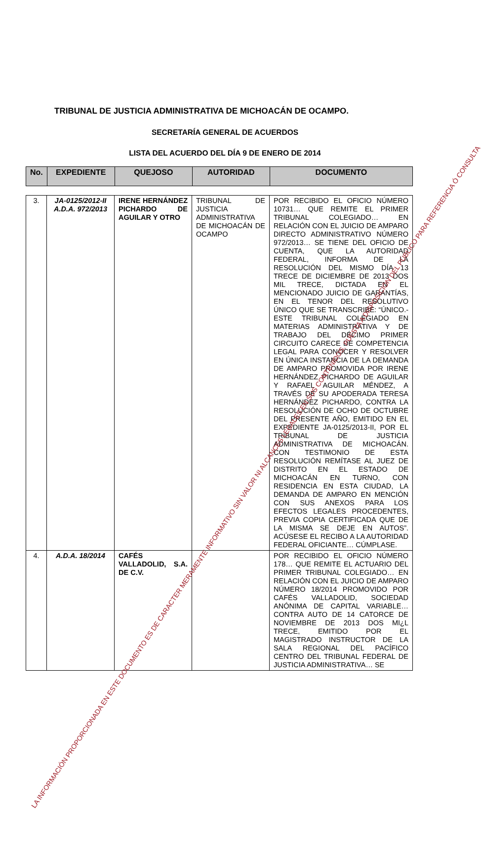TRIBUNAL DE JUSTICIA ADMINISTRATIVA DE MICHOACÁN DE OCAMPO.
SECRETARÍA GENERAL DE ACUERDOS
LISTA DEL ACUERDO DEL DÍA 9 DE ENERO DE 2014
| No. | EXPEDIENTE | QUEJOSO | AUTORIDAD | DOCUMENTO |
| --- | --- | --- | --- | --- |
| 3. | JA-0125/2012-II A.D.A. 972/2013 | IRENE HERNÁNDEZ PICHARDO DE AGUILAR Y OTRO | TRIBUNAL DE JUSTICIA ADMINISTRATIVA DE MICHOACÁN DE OCAMPO | POR RECIBIDO EL OFICIO NÚMERO 10731… QUE REMITE EL PRIMER TRIBUNAL COLEGIADO… EN RELACIÓN CON EL JUICIO DE AMPARO DIRECTO ADMINISTRATIVO NÚMERO 972/2013… SE TIENE DEL OFICIO DE CUENTA, QUE LA AUTORIDAD FEDERAL, INFORMA DE LA RESOLUCIÓN DEL MISMO DÍA 13 TRECE DE DICIEMBRE DE 2013 DOS MIL TRECE, DICTADA EN EL MENCIONADO JUICIO DE GARANTÍAS, EN EL TENOR DEL RESOLUTIVO ÚNICO QUE SE TRANSCRIBE: “ÚNICO.- ESTE TRIBUNAL COLEGIADO EN MATERIAS ADMINISTRATIVA Y DE TRABAJO DEL DÉCIMO PRIMER CIRCUITO CARECE DE COMPETENCIA LEGAL PARA CONOCER Y RESOLVER EN ÚNICA INSTANCIA DE LA DEMANDA DE AMPARO PROMOVIDA POR IRENE HERNÁNDEZ PICHARDO DE AGUILAR Y RAFAEL AGUILAR MÉNDEZ, A TRAVÉS DE SU APODERADA TERESA HERNÁNDEZ PICHARDO, CONTRA LA RESOLUCIÓN DE OCHO DE OCTUBRE DEL PRESENTE AÑO, EMITIDO EN EL EXPEDIENTE JA-0125/2013-II, POR EL TRIBUNAL DE JUSTICIA ADMINISTRATIVA DE MICHOACÁN. CON TESTIMONIO DE ESTA RESOLUCIÓN REMÍTASE AL JUEZ DE DISTRITO EN EL ESTADO DE MICHOACÁN EN TURNO, CON RESIDENCIA EN ESTA CIUDAD, LA DEMANDA DE AMPARO EN MENCIÓN CON SUS ANEXOS PARA LOS EFECTOS LEGALES PROCEDENTES, PREVIA COPIA CERTIFICADA QUE DE LA MISMA SE DEJE EN AUTOS”. ACÚSESE EL RECIBO A LA AUTORIDAD FEDERAL OFICIANTE… CÚMPLASE. |
| 4. | A.D.A. 18/2014 | CAFÉS VALLADOLID, S.A. DE C.V. | | POR RECIBIDO EL OFICIO NÚMERO 178… QUE REMITE EL ACTUARIO DEL PRIMER TRIBUNAL COLEGIADO… EN RELACIÓN CON EL JUICIO DE AMPARO NÚMERO 18/2014 PROMOVIDO POR CAFÉS VALLADOLID, SOCIEDAD ANÓNIMA DE CAPITAL VARIABLE… CONTRA AUTO DE 14 CATORCE DE NOVIEMBRE DE 2013 DOS MI¿L TRECE, EMITIDO POR EL MAGISTRADO INSTRUCTOR DE LA SALA REGIONAL DEL PACÍFICO CENTRO DEL TRIBUNAL FEDERAL DE JUSTICIA ADMINISTRATIVA… SE |
LA INFORMACIÓN PROPORCIONADA EN ESTE DOCUMENTO ES DE CARACTER MERAMENTE INFORMATIVO SIN VALOR NI ALCANCES LEGALES EN SUS CONTENIDOS, PUESTA A DISPOSICIÓN DEL PÚBLICO PARA REFERENCIA Ó CONSULTA